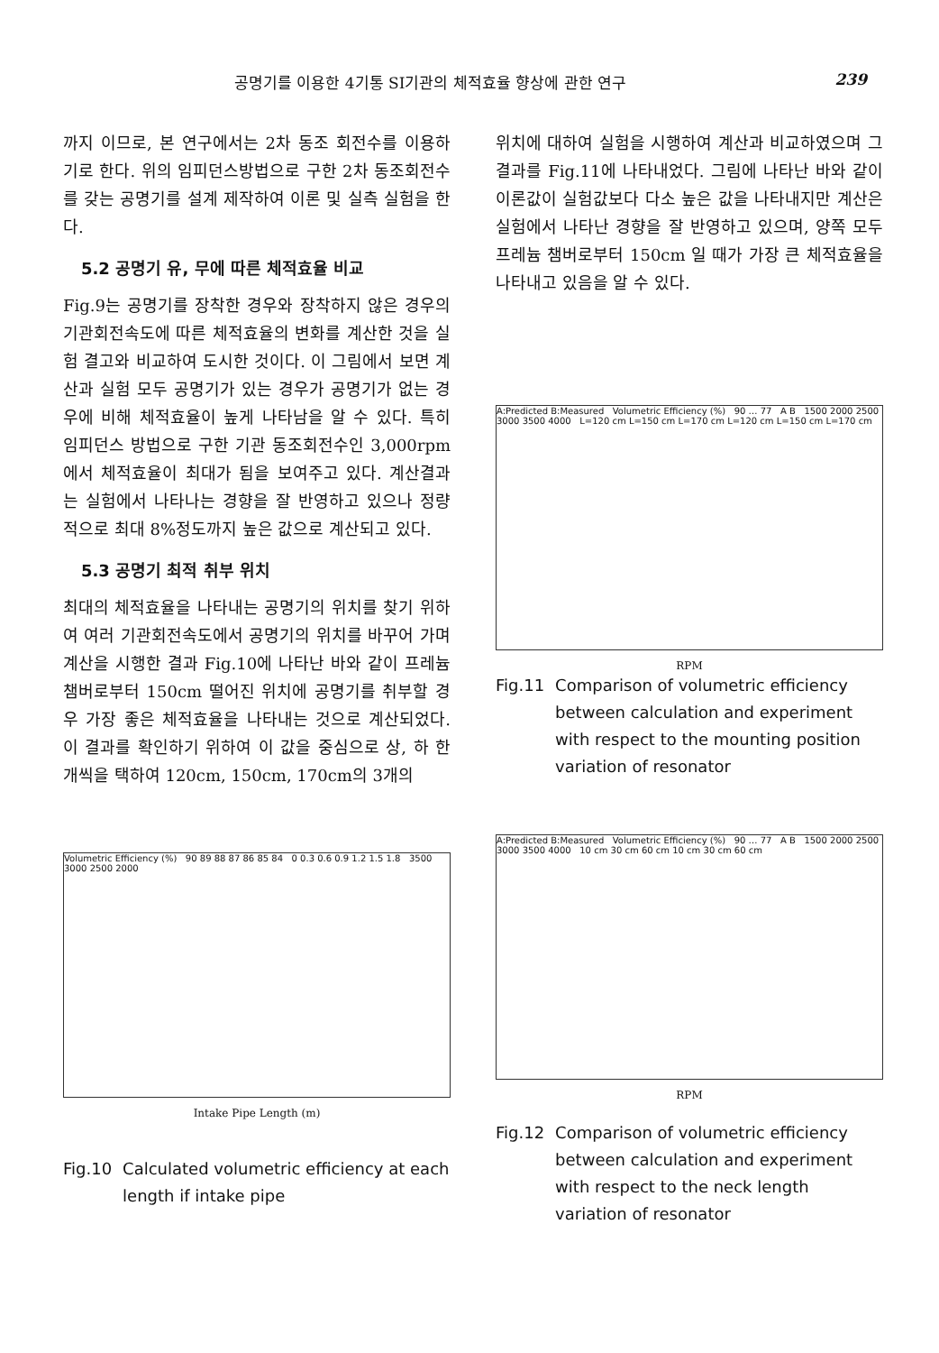공명기를 이용한 4기통 SI기관의 체적효율 향상에 관한 연구 239
까지 이므로, 본 연구에서는 2차 동조 회전수를 이용하기로 한다. 위의 임피던스방법으로 구한 2차 동조회전수를 갖는 공명기를 설계 제작하여 이론 및 실측 실험을 한다.
5.2 공명기 유, 무에 따른 체적효율 비교
Fig.9는 공명기를 장착한 경우와 장착하지 않은 경우의 기관회전속도에 따른 체적효율의 변화를 계산한 것을 실험 결고와 비교하여 도시한 것이다. 이 그림에서 보면 계산과 실험 모두 공명기가 있는 경우가 공명기가 없는 경우에 비해 체적효율이 높게 나타남을 알 수 있다. 특히 임피던스 방법으로 구한 기관 동조회전수인 3,000rpm에서 체적효율이 최대가 됨을 보여주고 있다. 계산결과는 실험에서 나타나는 경향을 잘 반영하고 있으나 정량적으로 최대 8%정도까지 높은 값으로 계산되고 있다.
5.3 공명기 최적 취부 위치
최대의 체적효율을 나타내는 공명기의 위치를 찾기 위하여 여러 기관회전속도에서 공명기의 위치를 바꾸어 가며 계산을 시행한 결과 Fig.10에 나타난 바와 같이 프레늄 챔버로부터 150cm 떨어진 위치에 공명기를 취부할 경우 가장 좋은 체적효율을 나타내는 것으로 계산되었다. 이 결과를 확인하기 위하여 이 값을 중심으로 상, 하 한 개씩을 택하여 120cm, 150cm, 170cm의 3개의
Volumetric Efficiency (%) 90 89 88 87 86 85 84 0 0.3 0.6 0.9 1.2 1.5 1.8 3500 3000 2500 2000
Intake Pipe Length (m)
Fig.10 Calculated volumetric efficiency at each length if intake pipe
위치에 대하여 실험을 시행하여 계산과 비교하였으며 그 결과를 Fig.11에 나타내었다. 그림에 나타난 바와 같이 이론값이 실험값보다 다소 높은 값을 나타내지만 계산은 실험에서 나타난 경향을 잘 반영하고 있으며, 양쪽 모두 프레늄 챔버로부터 150cm 일 때가 가장 큰 체적효율을 나타내고 있음을 알 수 있다.
A:Predicted B:Measured Volumetric Efficiency (%) 90 … 77 A B 1500 2000 2500 3000 3500 4000 L=120 cm L=150 cm L=170 cm L=120 cm L=150 cm L=170 cm
RPM
Fig.11 Comparison of volumetric efficiency between calculation and experiment with respect to the mounting position variation of resonator
A:Predicted B:Measured Volumetric Efficiency (%) 90 … 77 A B 1500 2000 2500 3000 3500 4000 10 cm 30 cm 60 cm 10 cm 30 cm 60 cm
RPM
Fig.12 Comparison of volumetric efficiency between calculation and experiment with respect to the neck length variation of resonator